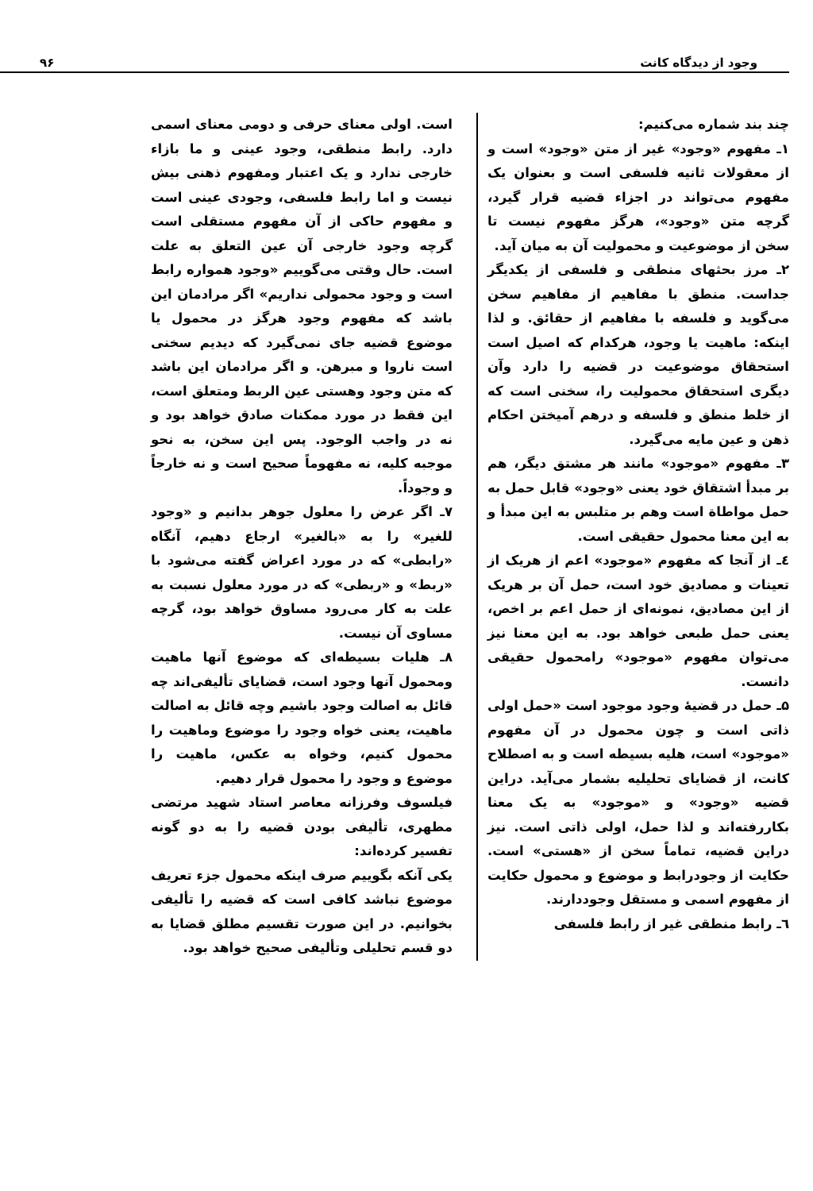وجود از دیدگاه کانت ۹۶
چند بند شماره می‌کنیم:
۱ـ مفهوم «وجود» غیر از متن «وجود» است و از معقولات ثانیه فلسفی است و بعنوان یک مفهوم می‌تواند در اجزاء قضیه قرار گیرد، گرچه متن «وجود»، هرگز مفهوم نیست تا سخن از موضوعیت و محمولیت آن به میان آید.
۲ـ مرز بحثهای منطقی و فلسفی از یکدیگر جداست. منطق با مفاهیم از مفاهیم سخن می‌گوید و فلسفه با مفاهیم از حقائق. و لذا اینکه: ماهیت یا وجود، هرکدام که اصیل است استحقاق موضوعیت در قضیه را دارد وآن دیگری استحقاق محمولیت را، سخنی است که از خلط منطق و فلسفه و درهم آمیختن احکام ذهن و عین مایه می‌گیرد.
۳ـ مفهوم «موجود» مانند هر مشتق دیگر، هم بر مبدأ اشتقاق خود یعنی «وجود» قابل حمل به حمل مواطاة است وهم بر متلبس به این مبدأ و به این معنا محمول حقیقی است.
٤ـ از آنجا که مفهوم «موجود» اعم از هریک از تعینات و مصادیق خود است، حمل آن بر هریک از این مصادیق، نمونه‌ای از حمل اعم بر اخص، یعنی حمل طبعی خواهد بود. به این معنا نیز می‌توان مفهوم «موجود» رامحمول حقیقی دانست.
۵ـ حمل در قضیهٔ وجود موجود است «حمل اولی ذاتی است و چون محمول در آن مفهوم «موجود» است، هلیه بسیطه است و به اصطلاح کانت، از قضایای تحلیلیه بشمار می‌آید. دراین قضیه «وجود» و «موجود» به یک معنا بکاررفته‌اند و لذا حمل، اولی ذاتی است. نیز دراین قضیه، تماماً سخن از «هستی» است. حکایت از وجودرابط و موضوع و محمول حکایت از مفهوم اسمی و مستقل وجوددارند.
٦ـ رابط منطقی غیر از رابط فلسفی
است. اولی معنای حرفی و دومی معنای اسمی دارد. رابط منطقی، وجود عینی و ما بازاء خارجی ندارد و یک اعتبار ومفهوم ذهنی بیش نیست و اما رابط فلسفی، وجودی عینی است و مفهوم حاکی از آن مفهوم مستقلی است گرچه وجود خارجی آن عین التعلق به علت است. حال وقتی می‌گوییم «وجود همواره رابط است و وجود محمولی نداریم» اگر مرادمان این باشد که مفهوم وجود هرگز در محمول یا موضوع قضیه جای نمی‌گیرد که دیدیم سخنی است ناروا و مبرهن. و اگر مرادمان این باشد که متن وجود وهستی عین الربط ومتعلق است، این فقط در مورد ممکنات صادق خواهد بود و نه در واجب الوجود. پس این سخن، به نحو موجبه کلیه، نه مفهوماً صحیح است و نه خارجاً و وجوداً.
۷ـ اگر عرض را معلول جوهر بدانیم و «وجود للغیر» را به «بالغیر» ارجاع دهیم، آنگاه «رابطی» که در مورد اعراض گفته می‌شود با «ربط» و «ربطی» که در مورد معلول نسبت به علت به کار می‌رود مساوق خواهد بود، گرچه مساوی آن نیست.
۸ـ هلیات بسیطه‌ای که موضوع آنها ماهیت ومحمول آنها وجود است، قضایای تألیفی‌اند چه قائل به اصالت وجود باشیم وچه قائل به اصالت ماهیت، یعنی خواه وجود را موضوع وماهیت را محمول کنیم، وخواه به عکس، ماهیت را موضوع و وجود را محمول قرار دهیم.
فیلسوف وفرزانه معاصر استاد شهید مرتضی مطهری، تألیفی بودن قضیه را به دو گونه تفسیر کرده‌اند:
یکی آنکه بگوییم صرف اینکه محمول جزء تعریف موضوع نباشد کافی است که قضیه را تألیفی بخوانیم. در این صورت تقسیم مطلق قضایا به دو قسم تحلیلی وتألیفی صحیح خواهد بود.